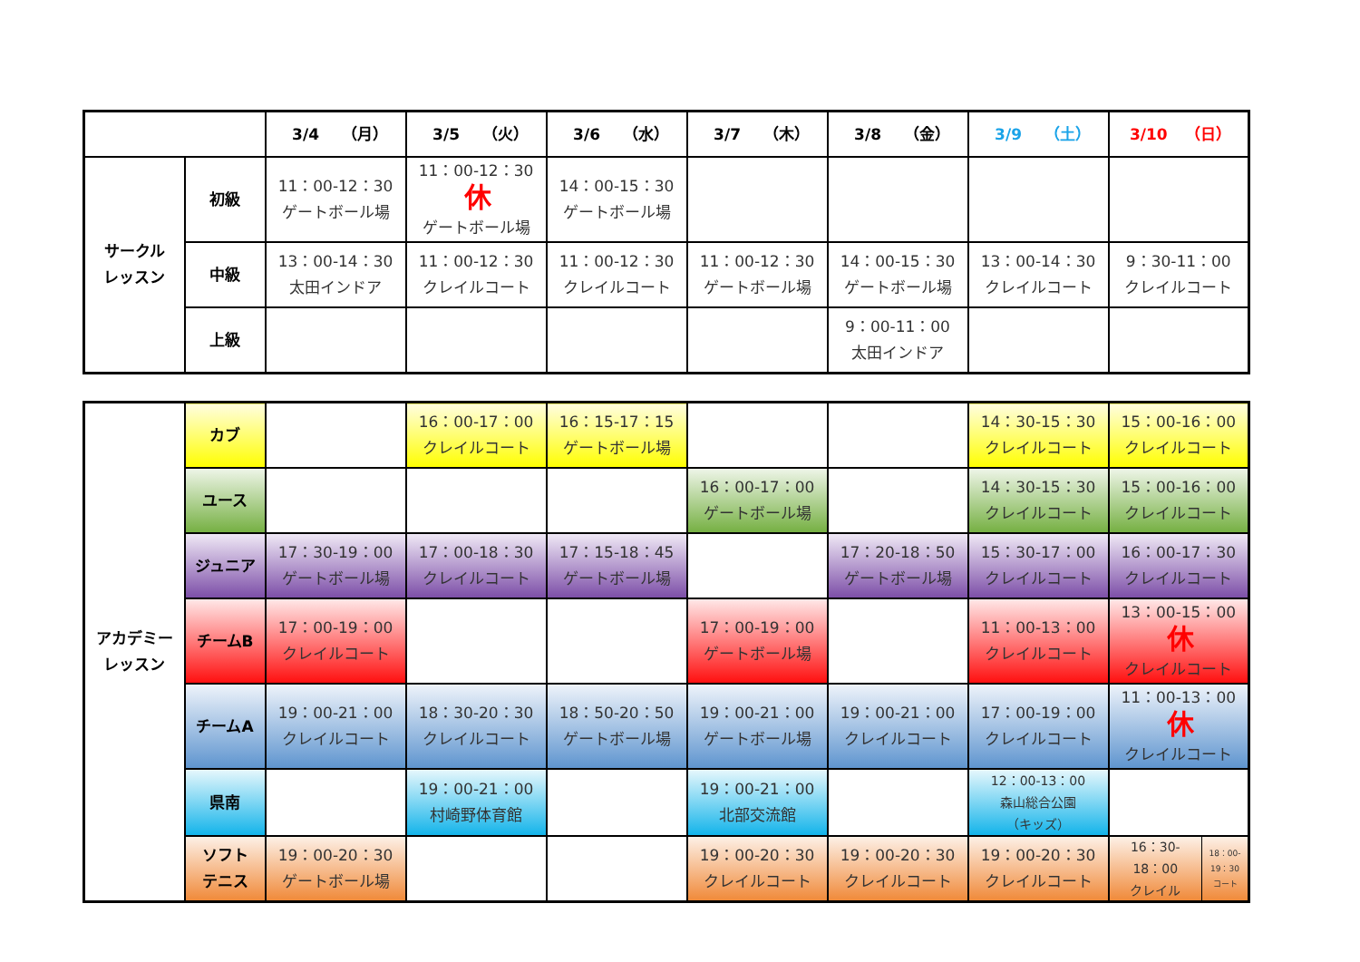| | | 3/4 （月） | 3/5 （火） | 3/6 （水） | 3/7 （木） | 3/8 （金） | 3/9 （土） | 3/10 （日） |
| サークル レッスン | 初級 | 11：00-12：30 ゲートボール場 | 11：00-12：30 休 ゲートボール場 | 14：00-15：30 ゲートボール場 | | | | |
| | 中級 | 13：00-14：30 太田インドア | 11：00-12：30 クレイルコート | 11：00-12：30 クレイルコート | 11：00-12：30 ゲートボール場 | 14：00-15：30 ゲートボール場 | 13：00-14：30 クレイルコート | 9：30-11：00 クレイルコート |
| | 上級 | | | | | 9：00-11：00 太田インドア | | |
| アカデミー レッスン | カブ | | 16：00-17：00 クレイルコート | 16：15-17：15 ゲートボール場 | | | 14：30-15：30 クレイルコート | 15：00-16：00 クレイルコート |
| | ユース | | | | 16：00-17：00 ゲートボール場 | | 14：30-15：30 クレイルコート | 15：00-16：00 クレイルコート |
| | ジュニア | 17：30-19：00 ゲートボール場 | 17：00-18：30 クレイルコート | 17：15-18：45 ゲートボール場 | | 17：20-18：50 ゲートボール場 | 15：30-17：00 クレイルコート | 16：00-17：30 クレイルコート |
| | チームB | 17：00-19：00 クレイルコート | | | 17：00-19：00 ゲートボール場 | | 11：00-13：00 クレイルコート | 13：00-15：00 休 クレイルコート |
| | チームA | 19：00-21：00 クレイルコート | 18：30-20：30 クレイルコート | 18：50-20：50 ゲートボール場 | 19：00-21：00 ゲートボール場 | 19：00-21：00 クレイルコート | 17：00-19：00 クレイルコート | 11：00-13：00 休 クレイルコート |
| | 県南 | | 19：00-21：00 村崎野体育館 | | 19：00-21：00 北部交流館 | | 12：00-13：00 森山総合公園 （キッズ） | |
| | ソフト テニス | 19：00-20：30 ゲートボール場 | | | 19：00-20：30 クレイルコート | 19：00-20：30 クレイルコート | 19：00-20：30 クレイルコート | 16：30- 18：00 クレイル 18：00- 19：30 コート |